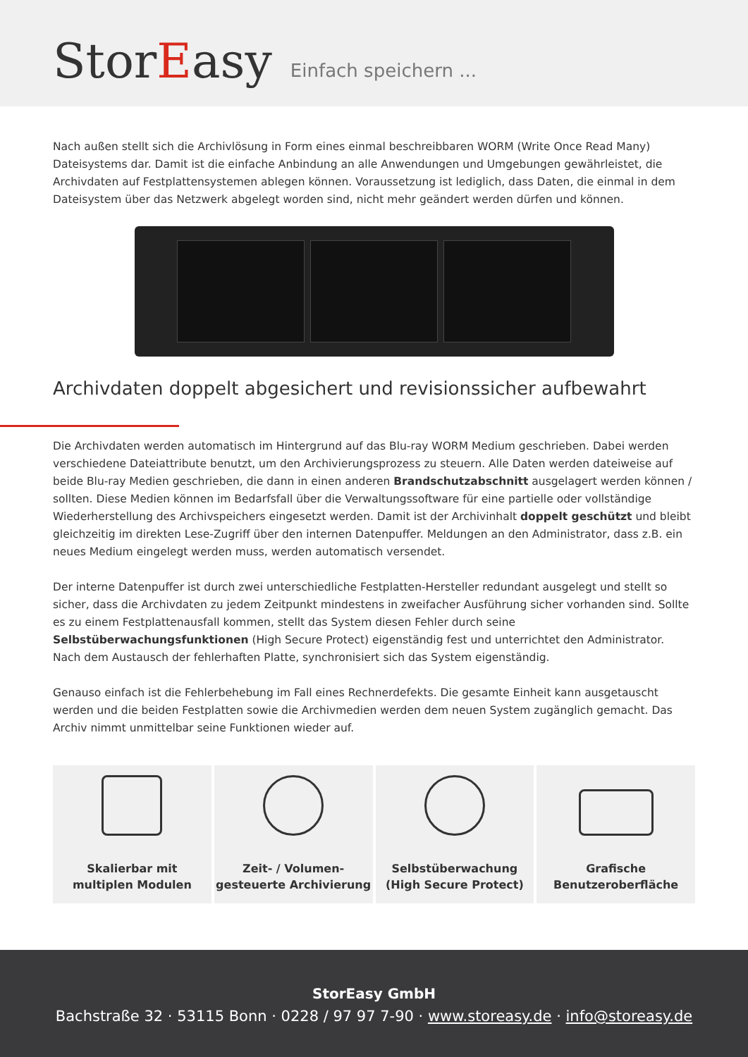StorEasy
Einfach speichern ...
Nach außen stellt sich die Archivlösung in Form eines einmal beschreibbaren WORM (Write Once Read Many) Dateisystems dar. Damit ist die einfache Anbindung an alle Anwendungen und Umgebungen gewährleistet, die Archivdaten auf Festplattensystemen ablegen können. Voraussetzung ist lediglich, dass Daten, die einmal in dem Dateisystem über das Netzwerk abgelegt worden sind, nicht mehr geändert werden dürfen und können.
Archivdaten doppelt abgesichert und revisionssicher aufbewahrt
Die Archivdaten werden automatisch im Hintergrund auf das Blu-ray WORM Medium geschrieben. Dabei werden verschiedene Dateiattribute benutzt, um den Archivierungsprozess zu steuern. Alle Daten werden dateiweise auf beide Blu-ray Medien geschrieben, die dann in einen anderen Brandschutzabschnitt ausgelagert werden können / sollten. Diese Medien können im Bedarfsfall über die Verwaltungssoftware für eine partielle oder vollständige Wiederherstellung des Archivspeichers eingesetzt werden. Damit ist der Archivinhalt doppelt geschützt und bleibt gleichzeitig im direkten Lese-Zugriff über den internen Datenpuffer. Meldungen an den Administrator, dass z.B. ein neues Medium eingelegt werden muss, werden automatisch versendet.
Der interne Datenpuffer ist durch zwei unterschiedliche Festplatten-Hersteller redundant ausgelegt und stellt so sicher, dass die Archivdaten zu jedem Zeitpunkt mindestens in zweifacher Ausführung sicher vorhanden sind. Sollte es zu einem Festplattenausfall kommen, stellt das System diesen Fehler durch seine Selbstüberwachungsfunktionen (High Secure Protect) eigenständig fest und unterrichtet den Administrator. Nach dem Austausch der fehlerhaften Platte, synchronisiert sich das System eigenständig.
Genauso einfach ist die Fehlerbehebung im Fall eines Rechnerdefekts. Die gesamte Einheit kann ausgetauscht werden und die beiden Festplatten sowie die Archivmedien werden dem neuen System zugänglich gemacht. Das Archiv nimmt unmittelbar seine Funktionen wieder auf.
Skalierbar mit
multiplen Modulen
Zeit- / Volumen-
gesteuerte Archivierung
Selbstüberwachung
(High Secure Protect)
Grafische
Benutzeroberfläche
StorEasy GmbH
Bachstraße 32 · 53115 Bonn · 0228 / 97 97 7-90 · www.storeasy.de · info@storeasy.de